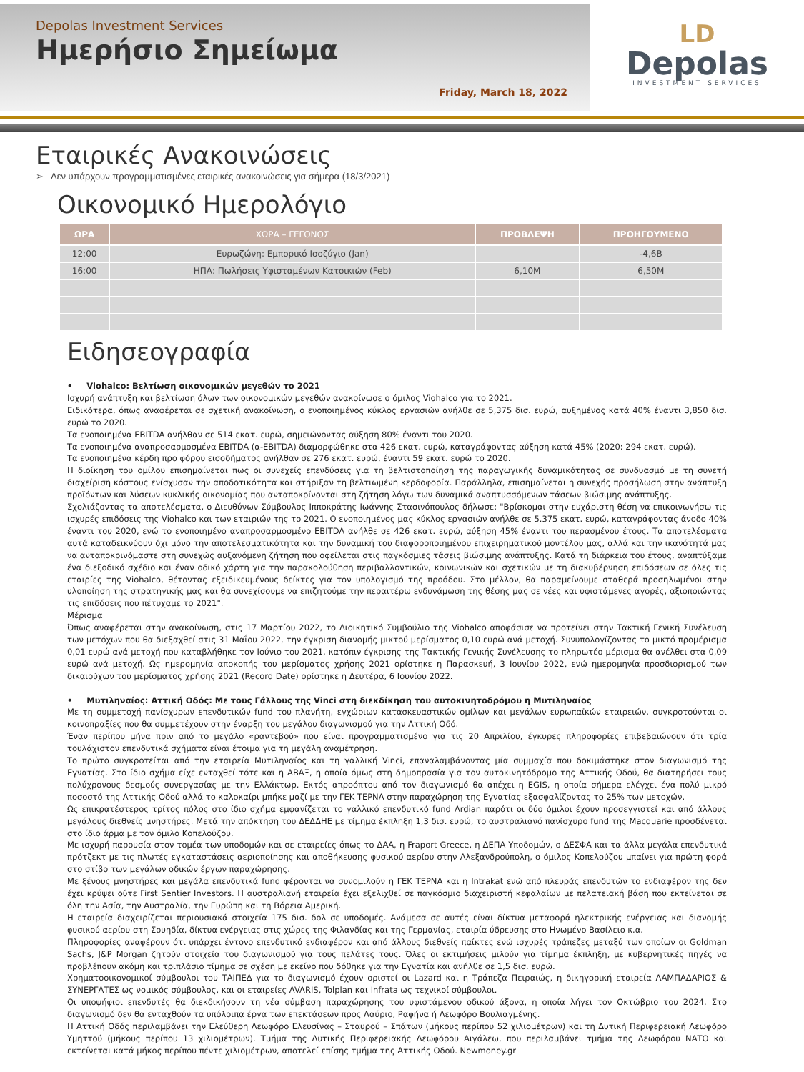Depolas Investment Services
Ημερήσιο Σημείωμα
Friday, March 18, 2022
LD
Depolas
INVESTMENT SERVICES
Εταιρικές Ανακοινώσεις
➢ Δεν υπάρχουν προγραμματισμένες εταιρικές ανακοινώσεις για σήμερα (18/3/2021)
Οικονομικό Ημερολόγιο
| ΩΡΑ | ΧΩΡΑ – ΓΕΓΟΝΟΣ | ΠΡΟΒΛΕΨΗ | ΠΡΟΗΓΟΥΜΕΝΟ |
| --- | --- | --- | --- |
| 12:00 | Ευρωζώνη: Εμπορικό Ισοζύγιο (Jan) | | -4,6B |
| 16:00 | ΗΠΑ: Πωλήσεις Υφισταμένων Κατοικιών (Feb) | 6,10M | 6,50M |
Ειδησεογραφία
• Viohalco: Βελτίωση οικονομικών μεγεθών το 2021
Ισχυρή ανάπτυξη και βελτίωση όλων των οικονομικών μεγεθών ανακοίνωσε ο όμιλος Viohalco για το 2021.
Ειδικότερα, όπως αναφέρεται σε σχετική ανακοίνωση, ο ενοποιημένος κύκλος εργασιών ανήλθε σε 5,375 δισ. ευρώ, αυξημένος κατά 40% έναντι 3,850 δισ. ευρώ το 2020.
Τα ενοποιημένα EBITDA ανήλθαν σε 514 εκατ. ευρώ, σημειώνοντας αύξηση 80% έναντι του 2020.
Τα ενοποιημένα αναπροσαρμοσμένα EBITDA (α-EBITDA) διαμορφώθηκε στα 426 εκατ. ευρώ, καταγράφοντας αύξηση κατά 45% (2020: 294 εκατ. ευρώ).
Τα ενοποιημένα κέρδη προ φόρου εισοδήματος ανήλθαν σε 276 εκατ. ευρώ, έναντι 59 εκατ. ευρώ το 2020.
Η διοίκηση του ομίλου επισημαίνεται πως οι συνεχείς επενδύσεις για τη βελτιστοποίηση της παραγωγικής δυναμικότητας σε συνδυασμό με τη συνετή διαχείριση κόστους ενίσχυσαν την αποδοτικότητα και στήριξαν τη βελτιωμένη κερδοφορία. Παράλληλα, επισημαίνεται η συνεχής προσήλωση στην ανάπτυξη προϊόντων και λύσεων κυκλικής οικονομίας που ανταποκρίνονται στη ζήτηση λόγω των δυναμικά αναπτυσσόμενων τάσεων βιώσιμης ανάπτυξης.
Σχολιάζοντας τα αποτελέσματα, ο Διευθύνων Σύμβουλος Ιπποκράτης Ιωάννης Στασινόπουλος δήλωσε: "Βρίσκομαι στην ευχάριστη θέση να επικοινωνήσω τις ισχυρές επιδόσεις της Viohalco και των εταιριών της το 2021. Ο ενοποιημένος μας κύκλος εργασιών ανήλθε σε 5.375 εκατ. ευρώ, καταγράφοντας άνοδο 40% έναντι του 2020, ενώ το ενοποιημένο αναπροσαρμοσμένο EBITDA ανήλθε σε 426 εκατ. ευρώ, αύξηση 45% έναντι του περασμένου έτους. Τα αποτελέσματα αυτά καταδεικνύουν όχι μόνο την αποτελεσματικότητα και την δυναμική του διαφοροποιημένου επιχειρηματικού μοντέλου μας, αλλά και την ικανότητά μας να ανταποκρινόμαστε στη συνεχώς αυξανόμενη ζήτηση που οφείλεται στις παγκόσμιες τάσεις βιώσιμης ανάπτυξης. Κατά τη διάρκεια του έτους, αναπτύξαμε ένα διεξοδικό σχέδιο και έναν οδικό χάρτη για την παρακολούθηση περιβαλλοντικών, κοινωνικών και σχετικών με τη διακυβέρνηση επιδόσεων σε όλες τις εταιρίες της Viohalco, θέτοντας εξειδικευμένους δείκτες για τον υπολογισμό της προόδου. Στο μέλλον, θα παραμείνουμε σταθερά προσηλωμένοι στην υλοποίηση της στρατηγικής μας και θα συνεχίσουμε να επιζητούμε την περαιτέρω ενδυνάμωση της θέσης μας σε νέες και υφιστάμενες αγορές, αξιοποιώντας τις επιδόσεις που πέτυχαμε το 2021".
Μέρισμα
Όπως αναφέρεται στην ανακοίνωση, στις 17 Μαρτίου 2022, το Διοικητικό Συμβούλιο της Viohalco αποφάσισε να προτείνει στην Τακτική Γενική Συνέλευση των μετόχων που θα διεξαχθεί στις 31 Μαΐου 2022, την έγκριση διανομής μικτού μερίσματος 0,10 ευρώ ανά μετοχή. Συνυπολογίζοντας το μικτό προμέρισμα 0,01 ευρώ ανά μετοχή που καταβλήθηκε τον Ιούνιο του 2021, κατόπιν έγκρισης της Τακτικής Γενικής Συνέλευσης το πληρωτέο μέρισμα θα ανέλθει στα 0,09 ευρώ ανά μετοχή. Ως ημερομηνία αποκοπής του μερίσματος χρήσης 2021 ορίστηκε η Παρασκευή, 3 Ιουνίου 2022, ενώ ημερομηνία προσδιορισμού των δικαιούχων του μερίσματος χρήσης 2021 (Record Date) ορίστηκε η Δευτέρα, 6 Ιουνίου 2022.
• Μυτιληναίος: Αττική Οδός: Με τους Γάλλους της Vinci στη διεκδίκηση του αυτοκινητοδρόμου η Μυτιληναίος
Με τη συμμετοχή πανίσχυρων επενδυτικών fund του πλανήτη, εγχώριων κατασκευαστικών ομίλων και μεγάλων ευρωπαϊκών εταιρειών, συγκροτούνται οι κοινοπραξίες που θα συμμετέχουν στην έναρξη του μεγάλου διαγωνισμού για την Αττική Οδό.
Έναν περίπου μήνα πριν από το μεγάλο «ραντεβού» που είναι προγραμματισμένο για τις 20 Απριλίου, έγκυρες πληροφορίες επιβεβαιώνουν ότι τρία τουλάχιστον επενδυτικά σχήματα είναι έτοιμα για τη μεγάλη αναμέτρηση.
Το πρώτο συγκροτείται από την εταιρεία Μυτιληναίος και τη γαλλική Vinci, επαναλαμβάνοντας μία συμμαχία που δοκιμάστηκε στον διαγωνισμό της Εγνατίας. Στο ίδιο σχήμα είχε ενταχθεί τότε και η ΑΒΑΞ, η οποία όμως στη δημοπρασία για τον αυτοκινητόδρομο της Αττικής Οδού, θα διατηρήσει τους πολύχρονους δεσμούς συνεργασίας με την Ελλάκτωρ. Εκτός απροόπτου από τον διαγωνισμό θα απέχει η EGIS, η οποία σήμερα ελέγχει ένα πολύ μικρό ποσοστό της Αττικής Οδού αλλά το καλοκαίρι μπήκε μαζί με την ΓΕΚ ΤΕΡΝΑ στην παραχώρηση της Εγνατίας εξασφαλίζοντας το 25% των μετοχών.
Ως επικρατέστερος τρίτος πόλος στο ίδιο σχήμα εμφανίζεται το γαλλικό επενδυτικό fund Ardian παρότι οι δύο όμιλοι έχουν προσεγγιστεί και από άλλους μεγάλους διεθνείς μνηστήρες. Μετά την απόκτηση του ΔΕΔΔΗΕ με τίμημα έκπληξη 1,3 δισ. ευρώ, το αυστραλιανό πανίσχυρο fund της Macquarie προσδένεται στο ίδιο άρμα με τον όμιλο Κοπελούζου.
Με ισχυρή παρουσία στον τομέα των υποδομών και σε εταιρείες όπως το ΔΑΑ, η Fraport Greece, η ΔΕΠΑ Υποδομών, ο ΔΕΣΦΑ και τα άλλα μεγάλα επενδυτικά πρότζεκτ με τις πλωτές εγκαταστάσεις αεριοποίησης και αποθήκευσης φυσικού αερίου στην Αλεξανδρούπολη, ο όμιλος Κοπελούζου μπαίνει για πρώτη φορά στο στίβο των μεγάλων οδικών έργων παραχώρησης.
Με ξένους μνηστήρες και μεγάλα επενδυτικά fund φέρονται να συνομιλούν η ΓΕΚ ΤΕΡΝΑ και η Intrakat ενώ από πλευράς επενδυτών το ενδιαφέρον της δεν έχει κρύψει ούτε First Sentier Investors. Η αυστραλιανή εταιρεία έχει εξελιχθεί σε παγκόσμιο διαχειριστή κεφαλαίων με πελατειακή βάση που εκτείνεται σε όλη την Ασία, την Αυστραλία, την Ευρώπη και τη Βόρεια Αμερική.
Η εταιρεία διαχειρίζεται περιουσιακά στοιχεία 175 δισ. δολ σε υποδομές. Ανάμεσα σε αυτές είναι δίκτυα μεταφορά ηλεκτρικής ενέργειας και διανομής φυσικού αερίου στη Σουηδία, δίκτυα ενέργειας στις χώρες της Φιλανδίας και της Γερμανίας, εταιρία ύδρευσης στο Ηνωμένο Βασίλειο κ.α.
Πληροφορίες αναφέρουν ότι υπάρχει έντονο επενδυτικό ενδιαφέρον και από άλλους διεθνείς παίκτες ενώ ισχυρές τράπεζες μεταξύ των οποίων οι Goldman Sachs, J&P Morgan ζητούν στοιχεία του διαγωνισμού για τους πελάτες τους. Όλες οι εκτιμήσεις μιλούν για τίμημα έκπληξη, με κυβερνητικές πηγές να προβλέπουν ακόμη και τριπλάσιο τίμημα σε σχέση με εκείνο που δόθηκε για την Εγνατία και ανήλθε σε 1,5 δισ. ευρώ.
Χρηματοοικονομικοί σύμβουλοι του ΤΑΙΠΕΔ για το διαγωνισμό έχουν οριστεί οι Lazard και η Τράπεζα Πειραιώς, η δικηγορική εταιρεία ΛΑΜΠΑΔΑΡΙΟΣ & ΣΥΝΕΡΓΑΤΕΣ ως νομικός σύμβουλος, και οι εταιρείες AVARIS, Tolplan και Infrata ως τεχνικοί σύμβουλοι.
Οι υποψήφιοι επενδυτές θα διεκδικήσουν τη νέα σύμβαση παραχώρησης του υφιστάμενου οδικού άξονα, η οποία λήγει τον Οκτώβριο του 2024. Στο διαγωνισμό δεν θα ενταχθούν τα υπόλοιπα έργα των επεκτάσεων προς Λαύριο, Ραφήνα ή Λεωφόρο Βουλιαγμένης.
Η Αττική Οδός περιλαμβάνει την Ελεύθερη Λεωφόρο Ελευσίνας – Σταυρού – Σπάτων (μήκους περίπου 52 χιλιομέτρων) και τη Δυτική Περιφερειακή Λεωφόρο Υμηττού (μήκους περίπου 13 χιλιομέτρων). Τμήμα της Δυτικής Περιφερειακής Λεωφόρου Αιγάλεω, που περιλαμβάνει τμήμα της Λεωφόρου ΝΑΤΟ και εκτείνεται κατά μήκος περίπου πέντε χιλιομέτρων, αποτελεί επίσης τμήμα της Αττικής Οδού. Newmoney.gr